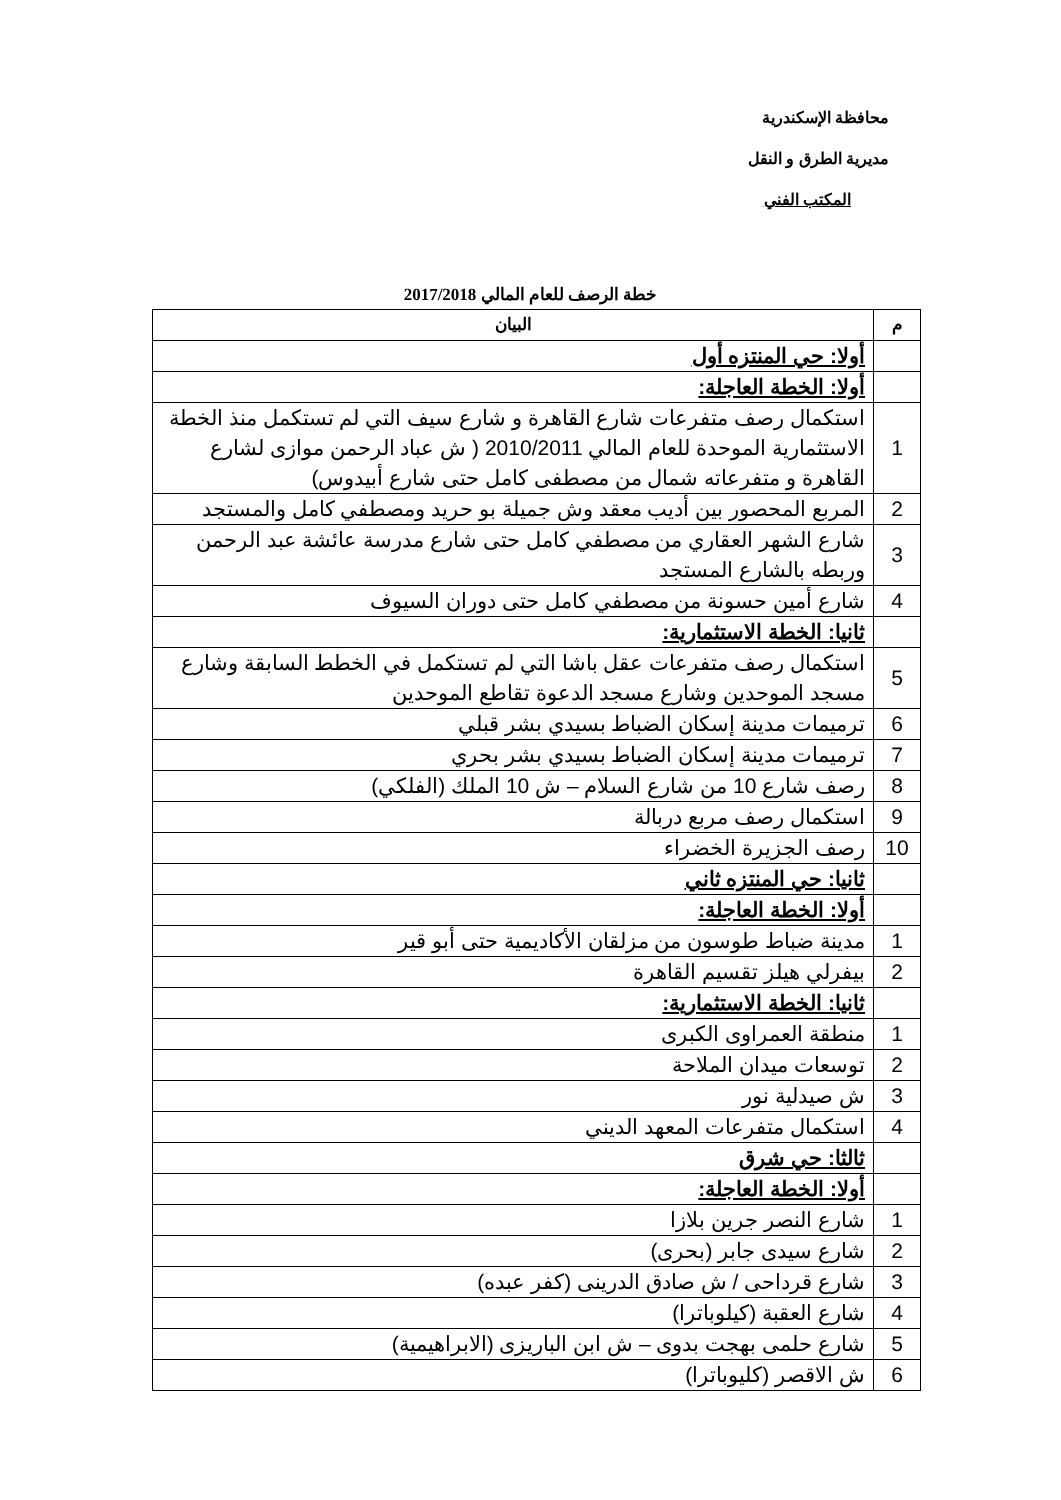محافظة الإسكندرية
مديرية الطرق و النقل
المكتب الفني
خطة الرصف للعام المالي 2017/2018
| م | البيان |
| --- | --- |
| | أولا: حي المنتزه أول |
| | أولا: الخطة العاجلة: |
| 1 | استكمال رصف متفرعات شارع القاهرة و شارع سيف التي لم تستكمل منذ الخطة الاستثمارية الموحدة للعام المالي 2010/2011 ( ش عباد الرحمن موازى لشارع القاهرة و متفرعاته شمال من مصطفى كامل حتى شارع أبيدوس) |
| 2 | المربع المحصور بين أديب معقد وش جميلة بو حريد ومصطفي كامل والمستجد |
| 3 | شارع الشهر العقاري من مصطفي كامل حتى شارع مدرسة عائشة عبد الرحمن وربطه بالشارع المستجد |
| 4 | شارع أمين حسونة من مصطفي كامل حتى دوران السيوف |
| | ثانيا: الخطة الاستثمارية: |
| 5 | استكمال رصف متفرعات عقل باشا التي لم تستكمل في الخطط السابقة وشارع مسجد الموحدين وشارع مسجد الدعوة تقاطع الموحدين |
| 6 | ترميمات مدينة إسكان الضباط بسيدي بشر قبلي |
| 7 | ترميمات مدينة إسكان الضباط بسيدي بشر بحري |
| 8 | رصف شارع 10 من شارع السلام – ش 10 الملك (الفلكي) |
| 9 | استكمال رصف مربع دربالة |
| 10 | رصف الجزيرة الخضراء |
| | ثانيا: حي المنتزه ثاني |
| | أولا: الخطة العاجلة: |
| 1 | مدينة ضباط طوسون من مزلقان الأكاديمية حتى أبو قير |
| 2 | بيفرلي هيلز تقسيم القاهرة |
| | ثانيا: الخطة الاستثمارية: |
| 1 | منطقة العمراوى الكبرى |
| 2 | توسعات ميدان الملاحة |
| 3 | ش صيدلية نور |
| 4 | استكمال متفرعات المعهد الديني |
| | ثالثا: حي شرق |
| | أولا: الخطة العاجلة: |
| 1 | شارع النصر جرين بلازا |
| 2 | شارع سيدى جابر (بحرى) |
| 3 | شارع قرداحى / ش صادق الدرينى (كفر عبده) |
| 4 | شارع العقبة (كيلوباترا) |
| 5 | شارع حلمى بهجت بدوى – ش ابن الباريزى (الابراهيمية) |
| 6 | ش الاقصر (كليوباترا) |